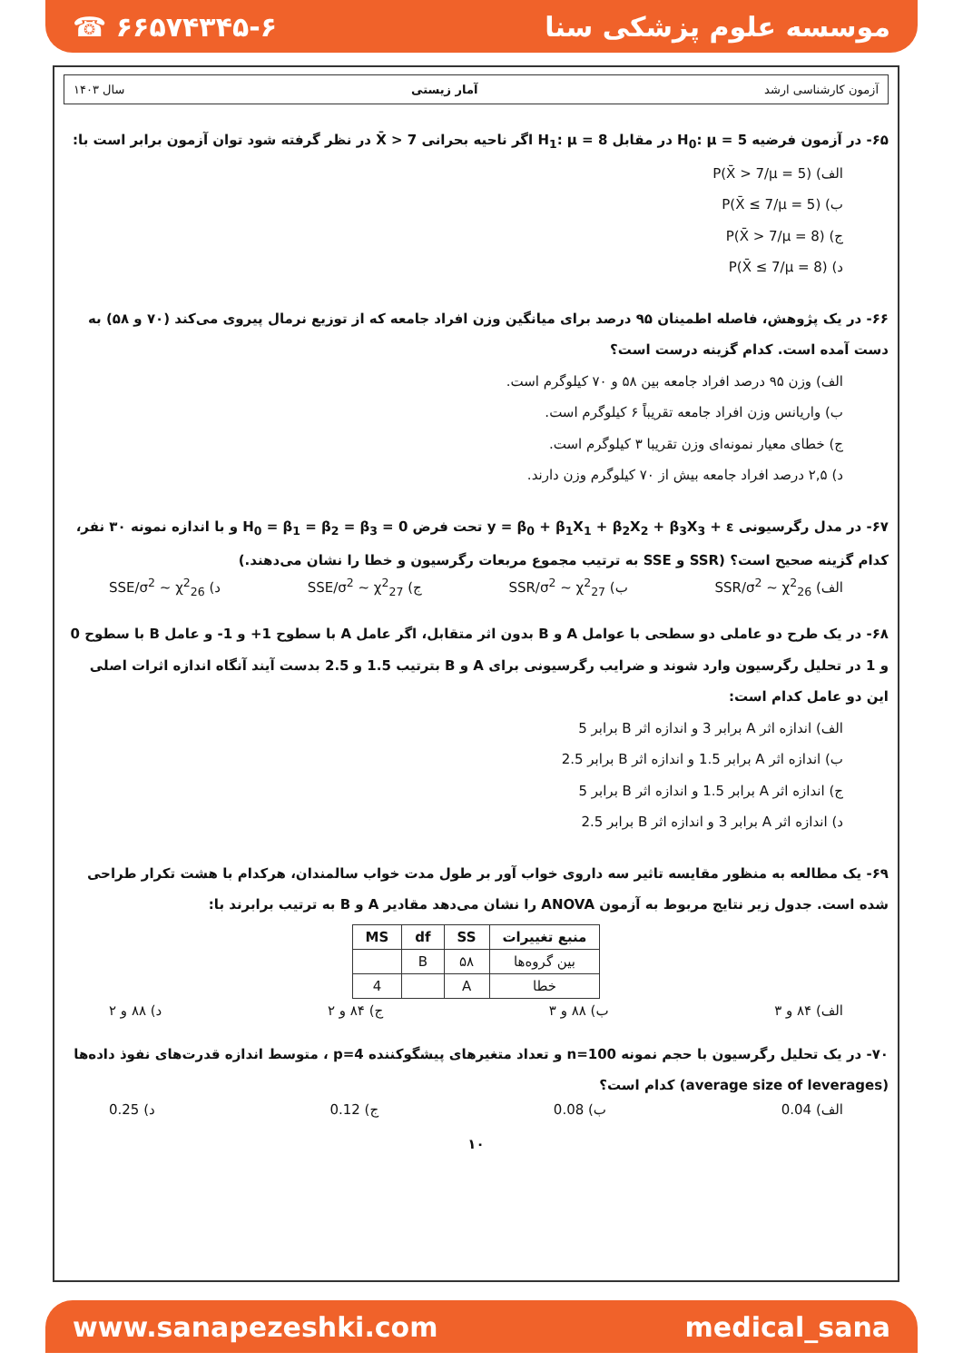☎ ۶۶۵۷۴۳۴۵-۶ موسسه علوم پزشکی سنا
آزمون کارشناسی ارشد آمار زیستی سال ۱۴۰۳
۶۵- در آزمون فرضیه H<sub>0</sub>: μ = 5 در مقابل H<sub>1</sub>: μ = 8 اگر ناحیه بحرانی X̄ > 7 در نظر گرفته شود توان آزمون برابر است با:
الف) P(X̄ > 7/μ = 5)
ب) P(X̄ ≤ 7/μ = 5)
ج) P(X̄ > 7/μ = 8)
د) P(X̄ ≤ 7/μ = 8)
۶۶- در یک پژوهش، فاصله اطمینان ۹۵ درصد برای میانگین وزن افراد جامعه که از توزیع نرمال پیروی می‌کند (۷۰ و ۵۸) به دست آمده است. کدام گزینه درست است؟
الف) وزن ۹۵ درصد افراد جامعه بین ۵۸ و ۷۰ کیلوگرم است.
ب) واریانس وزن افراد جامعه تقریباً ۶ کیلوگرم است.
ج) خطای معیار نمونه‌ای وزن تقریبا ۳ کیلوگرم است.
د) ۲,۵ درصد افراد جامعه بیش از ۷۰ کیلوگرم وزن دارند.
۶۷- در مدل رگرسیونی y = β<sub>0</sub> + β<sub>1</sub>X<sub>1</sub> + β<sub>2</sub>X<sub>2</sub> + β<sub>3</sub>X<sub>3</sub> + ε تحت فرض H<sub>0</sub> = β<sub>1</sub> = β<sub>2</sub> = β<sub>3</sub> = 0 و با اندازه نمونه ۳۰ نفر، کدام گزینه صحیح است؟ (SSR و SSE به ترتیب مجموع مربعات رگرسیون و خطا را نشان می‌دهند.)
الف) SSR/σ<sup>2</sup> ~ χ<sup>2</sup><sub>26</sub> ب) SSR/σ<sup>2</sup> ~ χ<sup>2</sup><sub>27</sub> ج) SSE/σ<sup>2</sup> ~ χ<sup>2</sup><sub>27</sub> د) SSE/σ<sup>2</sup> ~ χ<sup>2</sup><sub>26</sub>
۶۸- در یک طرح دو عاملی دو سطحی با عوامل A و B بدون اثر متقابل، اگر عامل A با سطوح 1+ و 1- و عامل B با سطوح 0 و 1 در تحلیل رگرسیون وارد شوند و ضرایب رگرسیونی برای A و B بترتیب 1.5 و 2.5 بدست آیند آنگاه اندازه اثرات اصلی این دو عامل کدام است:
الف) اندازه اثر A برابر 3 و اندازه اثر B برابر 5
ب) اندازه اثر A برابر 1.5 و اندازه اثر B برابر 2.5
ج) اندازه اثر A برابر 1.5 و اندازه اثر B برابر 5
د) اندازه اثر A برابر 3 و اندازه اثر B برابر 2.5
۶۹- یک مطالعه به منظور مقایسه تاثیر سه داروی خواب آور بر طول مدت خواب سالمندان، هرکدام با هشت تکرار طراحی شده است. جدول زیر نتایج مربوط به آزمون ANOVA را نشان می‌دهد مقادیر A و B به ترتیب برابرند با:
| منبع تغییرات | SS | df | MS |
| --- | --- | --- | --- |
| بین گروه‌ها | ۵۸ | B | |
| خطا | A | | 4 |
الف) ۸۴ و ۳ ب) ۸۸ و ۳ ج) ۸۴ و ۲ د) ۸۸ و ۲
۷۰- در یک تحلیل رگرسیون با حجم نمونه n=100 و تعداد متغیرهای پیشگوکننده p=4 ، متوسط اندازه قدرت‌های نفوذ داده‌ها (average size of leverages) کدام است؟
الف) 0.04 ب) 0.08 ج) 0.12 د) 0.25
۱۰
www.sanapezeshki.com medical_sana